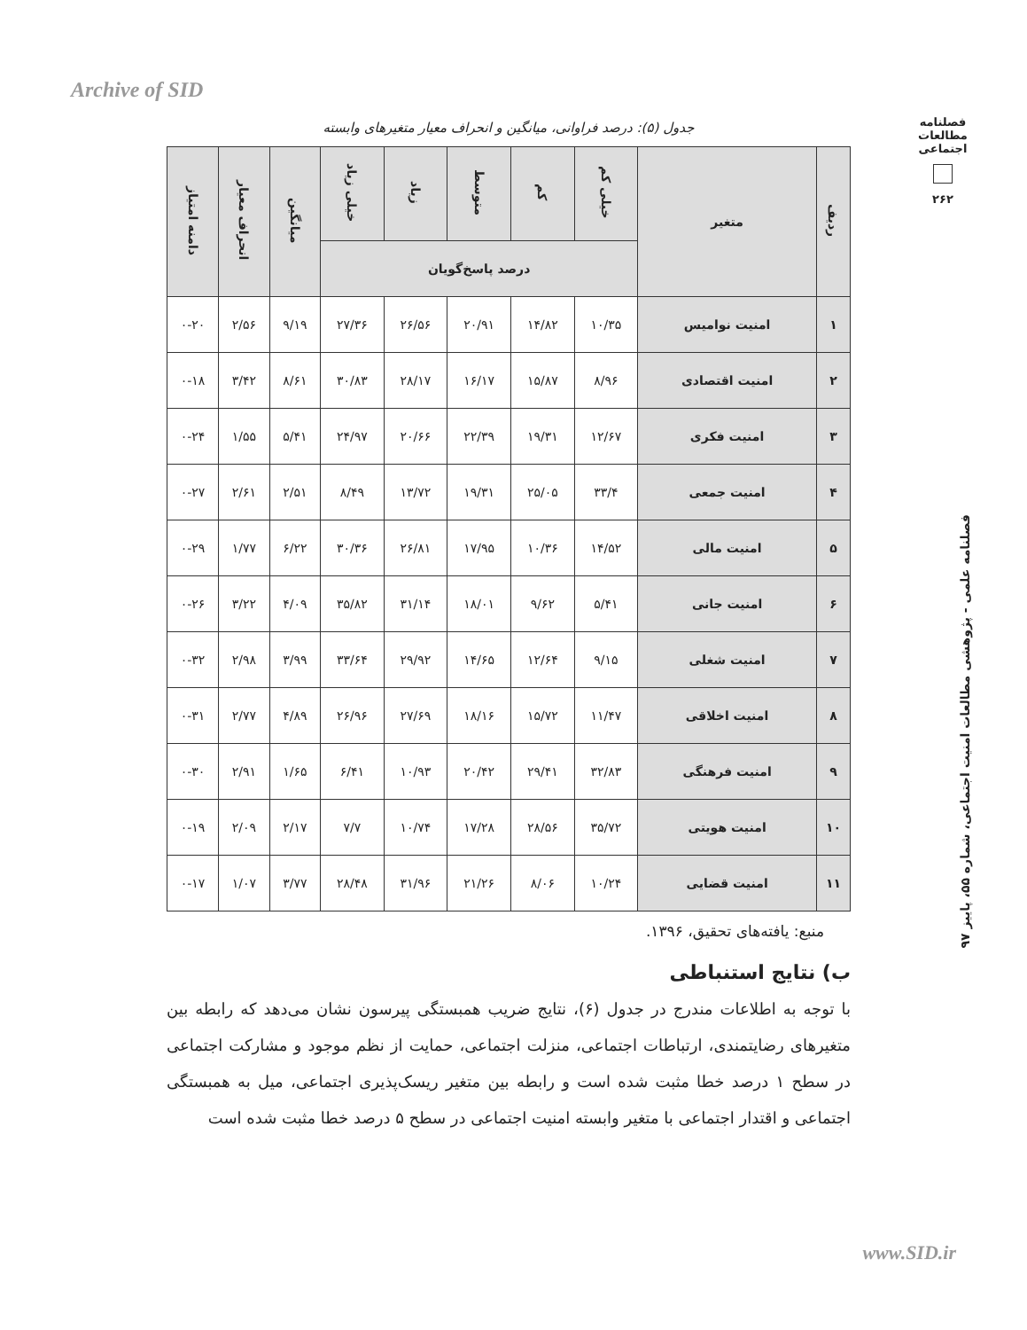Archive of SID
فصلنامه مطالعات اجتماعی
۲۶۲
جدول (۵): درصد فراوانی، میانگین و انحراف معیار متغیرهای وابسته
| ردیف | متغیر | خیلی کم | کم | متوسط | زیاد | خیلی زیاد | میانگین | انحراف معیار | دامنه امتیاز |
| --- | --- | --- | --- | --- | --- | --- | --- | --- | --- |
| | | درصد پاسخ‌گویان | | | | | | | |
| ۱ | امنیت نوامیس | ۱۰/۳۵ | ۱۴/۸۲ | ۲۰/۹۱ | ۲۶/۵۶ | ۲۷/۳۶ | ۹/۱۹ | ۲/۵۶ | ۰-۲۰ |
| ۲ | امنیت اقتصادی | ۸/۹۶ | ۱۵/۸۷ | ۱۶/۱۷ | ۲۸/۱۷ | ۳۰/۸۳ | ۸/۶۱ | ۳/۴۲ | ۰-۱۸ |
| ۳ | امنیت فکری | ۱۲/۶۷ | ۱۹/۳۱ | ۲۲/۳۹ | ۲۰/۶۶ | ۲۴/۹۷ | ۵/۴۱ | ۱/۵۵ | ۰-۲۴ |
| ۴ | امنیت جمعی | ۳۳/۴ | ۲۵/۰۵ | ۱۹/۳۱ | ۱۳/۷۲ | ۸/۴۹ | ۲/۵۱ | ۲/۶۱ | ۰-۲۷ |
| ۵ | امنیت مالی | ۱۴/۵۲ | ۱۰/۳۶ | ۱۷/۹۵ | ۲۶/۸۱ | ۳۰/۳۶ | ۶/۲۲ | ۱/۷۷ | ۰-۲۹ |
| ۶ | امنیت جانی | ۵/۴۱ | ۹/۶۲ | ۱۸/۰۱ | ۳۱/۱۴ | ۳۵/۸۲ | ۴/۰۹ | ۳/۲۲ | ۰-۲۶ |
| ۷ | امنیت شغلی | ۹/۱۵ | ۱۲/۶۴ | ۱۴/۶۵ | ۲۹/۹۲ | ۳۳/۶۴ | ۳/۹۹ | ۲/۹۸ | ۰-۳۲ |
| ۸ | امنیت اخلاقی | ۱۱/۴۷ | ۱۵/۷۲ | ۱۸/۱۶ | ۲۷/۶۹ | ۲۶/۹۶ | ۴/۸۹ | ۲/۷۷ | ۰-۳۱ |
| ۹ | امنیت فرهنگی | ۳۲/۸۳ | ۲۹/۴۱ | ۲۰/۴۲ | ۱۰/۹۳ | ۶/۴۱ | ۱/۶۵ | ۲/۹۱ | ۰-۳۰ |
| ۱۰ | امنیت هویتی | ۳۵/۷۲ | ۲۸/۵۶ | ۱۷/۲۸ | ۱۰/۷۴ | ۷/۷ | ۲/۱۷ | ۲/۰۹ | ۰-۱۹ |
| ۱۱ | امنیت قضایی | ۱۰/۲۴ | ۸/۰۶ | ۲۱/۲۶ | ۳۱/۹۶ | ۲۸/۴۸ | ۳/۷۷ | ۱/۰۷ | ۰-۱۷ |
منبع: یافته‌های تحقیق، ۱۳۹۶.
ب) نتایج استنباطی
با توجه به اطلاعات مندرج در جدول (۶)، نتایج ضریب همبستگی پیرسون نشان می‌دهد که رابطه بین متغیرهای رضایتمندی، ارتباطات اجتماعی، منزلت اجتماعی، حمایت از نظم موجود و مشارکت اجتماعی در سطح ۱ درصد خطا مثبت شده است و رابطه بین متغیر ریسک‌پذیری اجتماعی، میل به همبستگی اجتماعی و اقتدار اجتماعی با متغیر وابسته امنیت اجتماعی در سطح ۵ درصد خطا مثبت شده است
فصلنامه علمی - پژوهشی مطالعات امنیت اجتماعی، شماره ۵۵، پاییز ۹۷
www.SID.ir